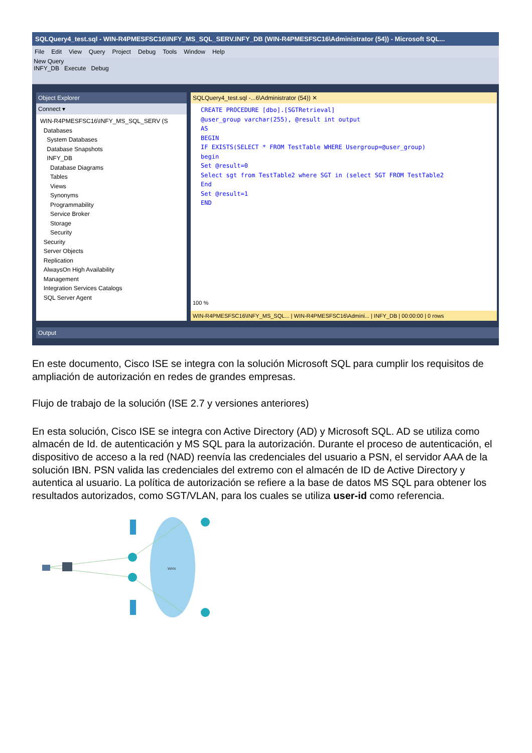SQLQuery4_test.sql - WIN-R4PMESFSC16\INFY_MS_SQL_SERV.INFY_DB (WIN-R4PMESFSC16\Administrator (54)) - Microsoft SQL...
File Edit View Query Project Debug Tools Window Help
New Query
INFY_DB Execute Debug
Object Explorer
Connect ▾
WIN-R4PMESFSC16\INFY_MS_SQL_SERV (S
Databases
System Databases
Database Snapshots
INFY_DB
Database Diagrams
Tables
Views
Synonyms
Programmability
Service Broker
Storage
Security
Security
Server Objects
Replication
AlwaysOn High Availability
Management
Integration Services Catalogs
SQL Server Agent
SQLQuery4_test.sql -...6\Administrator (54)) ✕
CREATE PROCEDURE [dbo].[SGTRetrieval]
@user_group varchar(255), @result int output
AS
BEGIN
IF EXISTS(SELECT * FROM TestTable WHERE Usergroup=@user_group)
begin
Set @result=0
Select sgt from TestTable2 where SGT in (select SGT FROM TestTable2
End
Set @result=1
END
100 %
WIN-R4PMESFSC16\INFY_MS_SQL... | WIN-R4PMESFSC16\Admini... | INFY_DB | 00:00:00 | 0 rows
Output
En este documento, Cisco ISE se integra con la solución Microsoft SQL para cumplir los requisitos de ampliación de autorización en redes de grandes empresas.
Flujo de trabajo de la solución (ISE 2.7 y versiones anteriores)
En esta solución, Cisco ISE se integra con Active Directory (AD) y Microsoft SQL. AD se utiliza como almacén de Id. de autenticación y MS SQL para la autorización. Durante el proceso de autenticación, el dispositivo de acceso a la red (NAD) reenvía las credenciales del usuario a PSN, el servidor AAA de la solución IBN. PSN valida las credenciales del extremo con el almacén de ID de Active Directory y autentica al usuario. La política de autorización se refiere a la base de datos MS SQL para obtener los resultados autorizados, como SGT/VLAN, para los cuales se utiliza user-id como referencia.
WAN